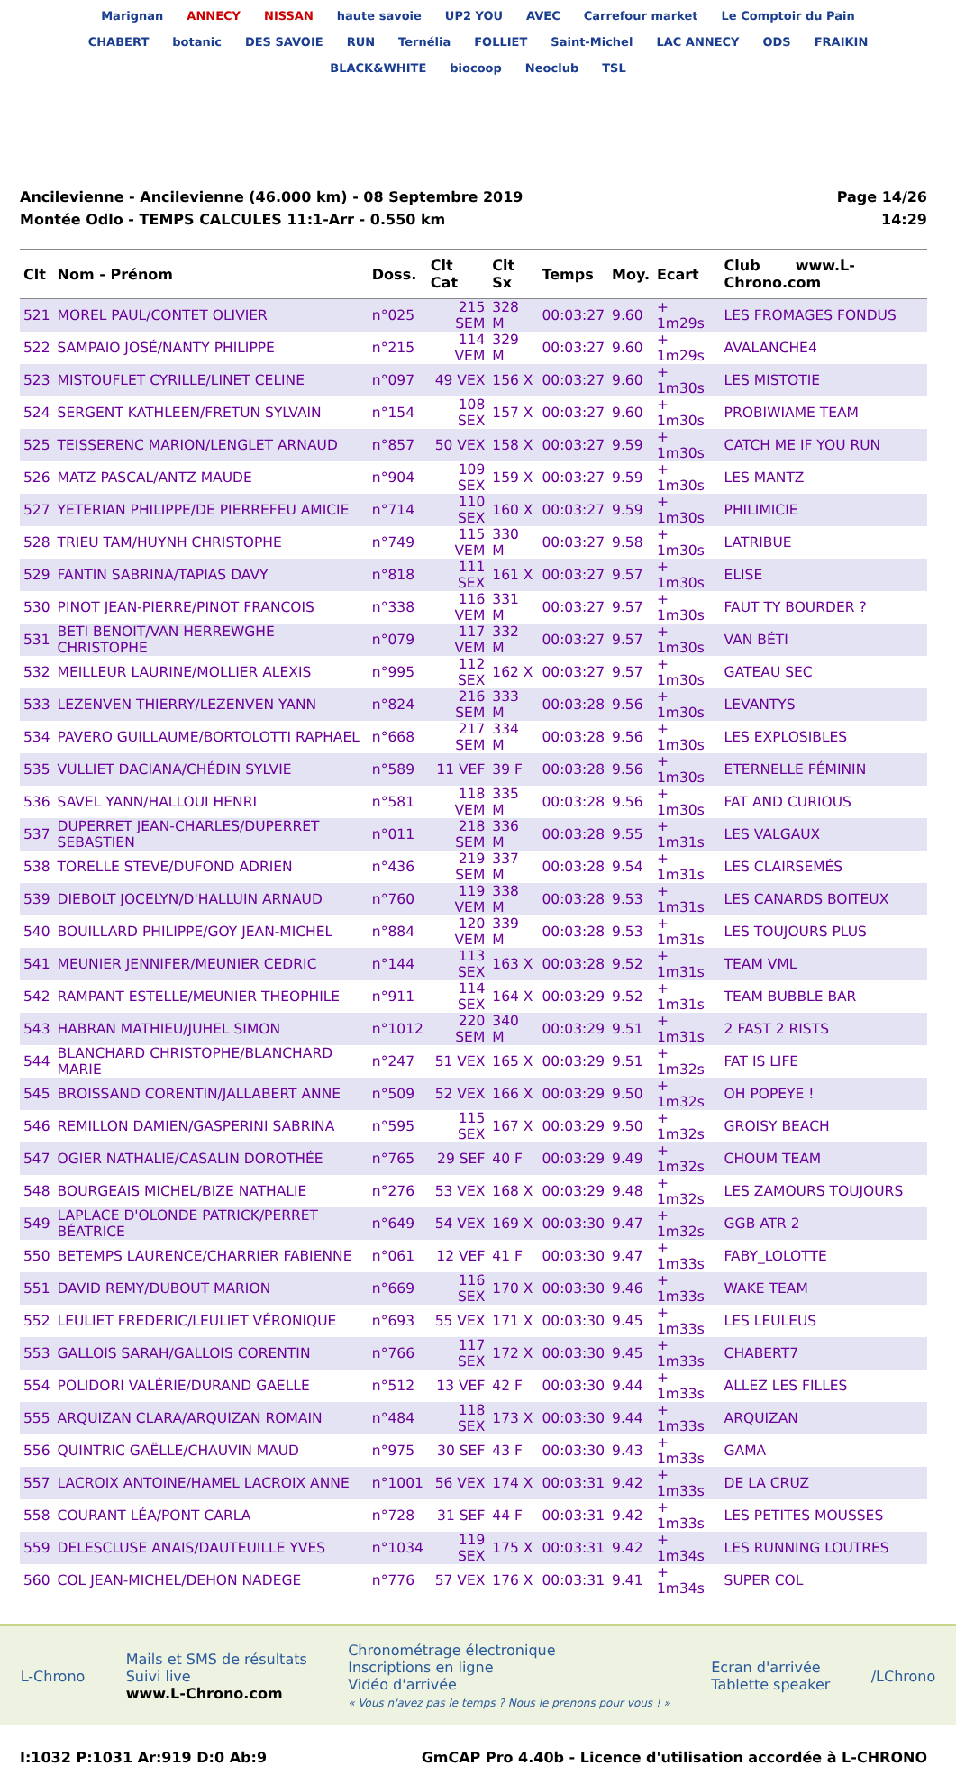Marignan ANNECY NISSAN haute savoie UP2 YOU AVEC Carrefour market Le Comptoir du Pain CHABERT botanic DES SAVOIE RUN Ternélia FOLLIET Saint-Michel LAC ANNECY ODS FRAIKIN BLACK&WHITE biocoop Neoclub TSL
Ancilevienne - Ancilevienne (46.000 km) - 08 Septembre 2019
Montée Odlo - TEMPS CALCULES 11:1-Arr - 0.550 km
Page 14/26
14:29
| Clt | Nom - Prénom | Doss. | Clt Cat | Clt Sx | Temps | Moy. | Ecart | Club www.L-Chrono.com |
| --- | --- | --- | --- | --- | --- | --- | --- | --- |
| 521 | MOREL PAUL/CONTET OLIVIER | n°025 | 215 SEM | 328 M | 00:03:27 | 9.60 | + 1m29s | LES FROMAGES FONDUS |
| 522 | SAMPAIO JOSÉ/NANTY PHILIPPE | n°215 | 114 VEM | 329 M | 00:03:27 | 9.60 | + 1m29s | AVALANCHE4 |
| 523 | MISTOUFLET CYRILLE/LINET CELINE | n°097 | 49 VEX | 156 X | 00:03:27 | 9.60 | + 1m30s | LES MISTOTIE |
| 524 | SERGENT KATHLEEN/FRETUN SYLVAIN | n°154 | 108 SEX | 157 X | 00:03:27 | 9.60 | + 1m30s | PROBIWIAME TEAM |
| 525 | TEISSERENC MARION/LENGLET ARNAUD | n°857 | 50 VEX | 158 X | 00:03:27 | 9.59 | + 1m30s | CATCH ME IF YOU RUN |
| 526 | MATZ PASCAL/ANTZ MAUDE | n°904 | 109 SEX | 159 X | 00:03:27 | 9.59 | + 1m30s | LES MANTZ |
| 527 | YETERIAN PHILIPPE/DE PIERREFEU AMICIE | n°714 | 110 SEX | 160 X | 00:03:27 | 9.59 | + 1m30s | PHILIMICIE |
| 528 | TRIEU TAM/HUYNH CHRISTOPHE | n°749 | 115 VEM | 330 M | 00:03:27 | 9.58 | + 1m30s | LATRIBUE |
| 529 | FANTIN SABRINA/TAPIAS DAVY | n°818 | 111 SEX | 161 X | 00:03:27 | 9.57 | + 1m30s | ELISE |
| 530 | PINOT JEAN-PIERRE/PINOT FRANÇOIS | n°338 | 116 VEM | 331 M | 00:03:27 | 9.57 | + 1m30s | FAUT TY BOURDER ? |
| 531 | BETI BENOIT/VAN HERREWGHE CHRISTOPHE | n°079 | 117 VEM | 332 M | 00:03:27 | 9.57 | + 1m30s | VAN BÉTI |
| 532 | MEILLEUR LAURINE/MOLLIER ALEXIS | n°995 | 112 SEX | 162 X | 00:03:27 | 9.57 | + 1m30s | GATEAU SEC |
| 533 | LEZENVEN THIERRY/LEZENVEN YANN | n°824 | 216 SEM | 333 M | 00:03:28 | 9.56 | + 1m30s | LEVANTYS |
| 534 | PAVERO GUILLAUME/BORTOLOTTI RAPHAEL | n°668 | 217 SEM | 334 M | 00:03:28 | 9.56 | + 1m30s | LES EXPLOSIBLES |
| 535 | VULLIET DACIANA/CHÉDIN SYLVIE | n°589 | 11 VEF | 39 F | 00:03:28 | 9.56 | + 1m30s | ETERNELLE FÉMININ |
| 536 | SAVEL YANN/HALLOUI HENRI | n°581 | 118 VEM | 335 M | 00:03:28 | 9.56 | + 1m30s | FAT AND CURIOUS |
| 537 | DUPERRET JEAN-CHARLES/DUPERRET SEBASTIEN | n°011 | 218 SEM | 336 M | 00:03:28 | 9.55 | + 1m31s | LES VALGAUX |
| 538 | TORELLE STEVE/DUFOND ADRIEN | n°436 | 219 SEM | 337 M | 00:03:28 | 9.54 | + 1m31s | LES CLAIRSEMÉS |
| 539 | DIEBOLT JOCELYN/D'HALLUIN ARNAUD | n°760 | 119 VEM | 338 M | 00:03:28 | 9.53 | + 1m31s | LES CANARDS BOITEUX |
| 540 | BOUILLARD PHILIPPE/GOY JEAN-MICHEL | n°884 | 120 VEM | 339 M | 00:03:28 | 9.53 | + 1m31s | LES TOUJOURS PLUS |
| 541 | MEUNIER JENNIFER/MEUNIER CEDRIC | n°144 | 113 SEX | 163 X | 00:03:28 | 9.52 | + 1m31s | TEAM VML |
| 542 | RAMPANT ESTELLE/MEUNIER THEOPHILE | n°911 | 114 SEX | 164 X | 00:03:29 | 9.52 | + 1m31s | TEAM BUBBLE BAR |
| 543 | HABRAN MATHIEU/JUHEL SIMON | n°1012 | 220 SEM | 340 M | 00:03:29 | 9.51 | + 1m31s | 2 FAST 2 RISTS |
| 544 | BLANCHARD CHRISTOPHE/BLANCHARD MARIE | n°247 | 51 VEX | 165 X | 00:03:29 | 9.51 | + 1m32s | FAT IS LIFE |
| 545 | BROISSAND CORENTIN/JALLABERT ANNE | n°509 | 52 VEX | 166 X | 00:03:29 | 9.50 | + 1m32s | OH POPEYE ! |
| 546 | REMILLON DAMIEN/GASPERINI SABRINA | n°595 | 115 SEX | 167 X | 00:03:29 | 9.50 | + 1m32s | GROISY BEACH |
| 547 | OGIER NATHALIE/CASALIN DOROTHÉE | n°765 | 29 SEF | 40 F | 00:03:29 | 9.49 | + 1m32s | CHOUM TEAM |
| 548 | BOURGEAIS MICHEL/BIZE NATHALIE | n°276 | 53 VEX | 168 X | 00:03:29 | 9.48 | + 1m32s | LES ZAMOURS TOUJOURS |
| 549 | LAPLACE D'OLONDE PATRICK/PERRET BÉATRICE | n°649 | 54 VEX | 169 X | 00:03:30 | 9.47 | + 1m32s | GGB ATR 2 |
| 550 | BETEMPS LAURENCE/CHARRIER FABIENNE | n°061 | 12 VEF | 41 F | 00:03:30 | 9.47 | + 1m33s | FABY_LOLOTTE |
| 551 | DAVID REMY/DUBOUT MARION | n°669 | 116 SEX | 170 X | 00:03:30 | 9.46 | + 1m33s | WAKE TEAM |
| 552 | LEULIET FREDERIC/LEULIET VÉRONIQUE | n°693 | 55 VEX | 171 X | 00:03:30 | 9.45 | + 1m33s | LES LEULEUS |
| 553 | GALLOIS SARAH/GALLOIS CORENTIN | n°766 | 117 SEX | 172 X | 00:03:30 | 9.45 | + 1m33s | CHABERT7 |
| 554 | POLIDORI VALÉRIE/DURAND GAELLE | n°512 | 13 VEF | 42 F | 00:03:30 | 9.44 | + 1m33s | ALLEZ LES FILLES |
| 555 | ARQUIZAN CLARA/ARQUIZAN ROMAIN | n°484 | 118 SEX | 173 X | 00:03:30 | 9.44 | + 1m33s | ARQUIZAN |
| 556 | QUINTRIC GAËLLE/CHAUVIN MAUD | n°975 | 30 SEF | 43 F | 00:03:30 | 9.43 | + 1m33s | GAMA |
| 557 | LACROIX ANTOINE/HAMEL LACROIX ANNE | n°1001 | 56 VEX | 174 X | 00:03:31 | 9.42 | + 1m33s | DE LA CRUZ |
| 558 | COURANT LÉA/PONT CARLA | n°728 | 31 SEF | 44 F | 00:03:31 | 9.42 | + 1m33s | LES PETITES MOUSSES |
| 559 | DELESCLUSE ANAIS/DAUTEUILLE YVES | n°1034 | 119 SEX | 175 X | 00:03:31 | 9.42 | + 1m34s | LES RUNNING LOUTRES |
| 560 | COL JEAN-MICHEL/DEHON NADEGE | n°776 | 57 VEX | 176 X | 00:03:31 | 9.41 | + 1m34s | SUPER COL |
L-Chrono
Mails et SMS de résultats
Suivi live
www.L-Chrono.com
Chronométrage électronique
Inscriptions en ligne
Vidéo d'arrivée
« Vous n'avez pas le temps ? Nous le prenons pour vous ! »
Ecran d'arrivée
Tablette speaker
/LChrono
I:1032 P:1031 Ar:919 D:0 Ab:9 GmCAP Pro 4.40b - Licence d'utilisation accordée à L-CHRONO